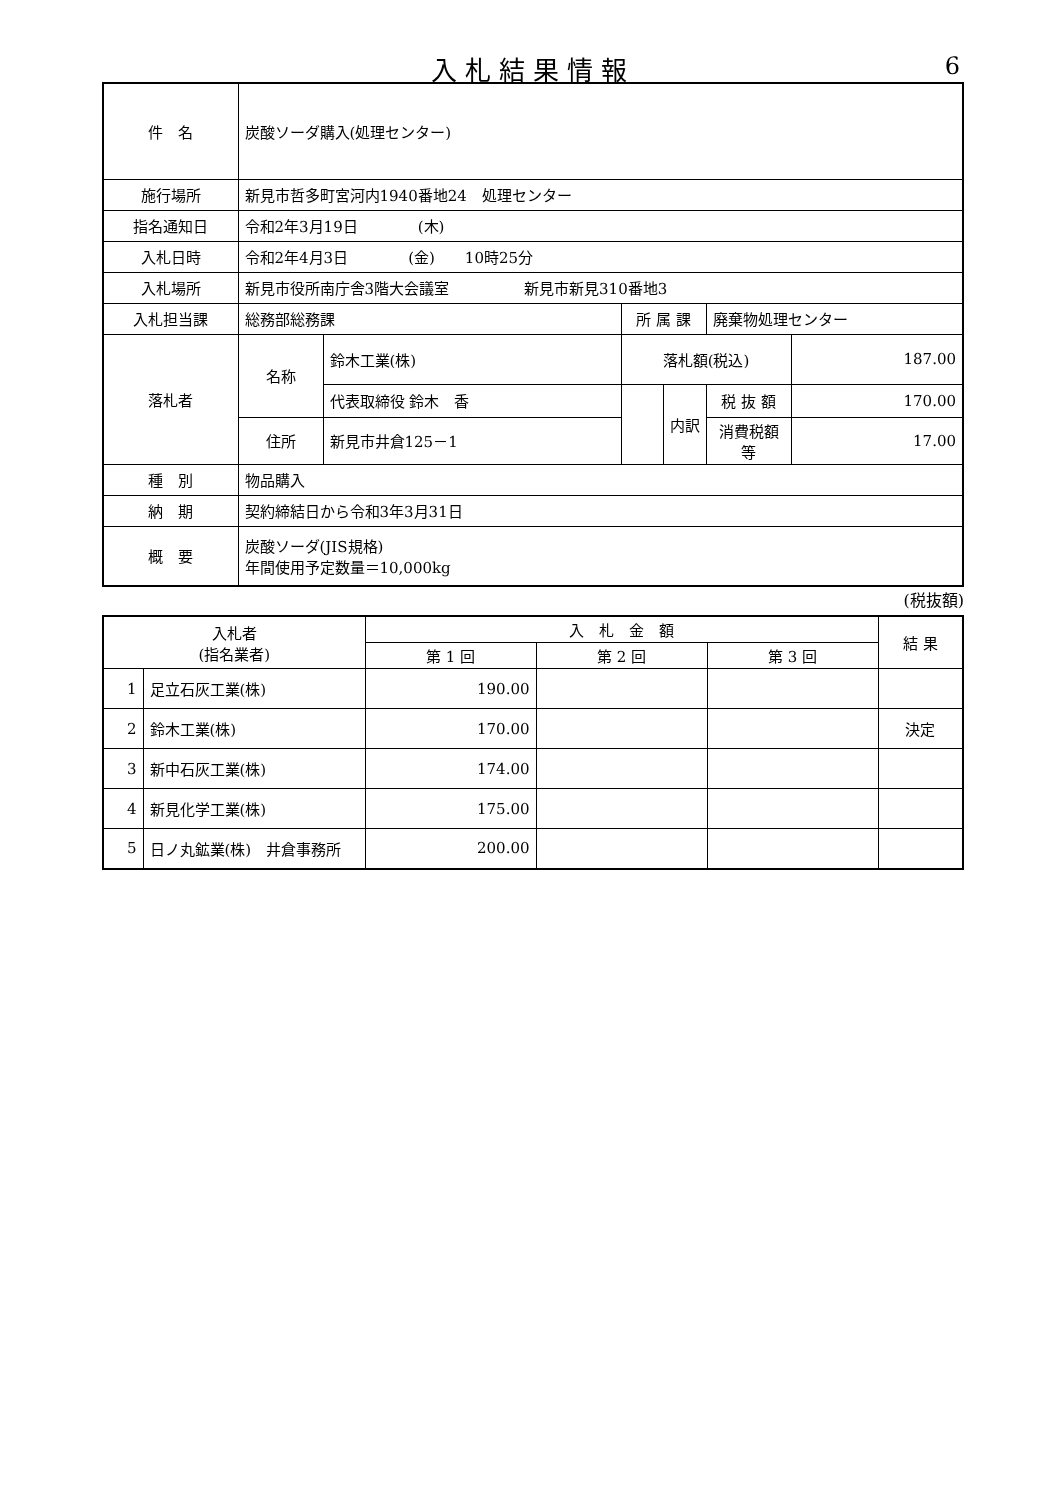入札結果情報
6
| 件 名 | 炭酸ソーダ購入(処理センター) | | | | | |
| 施行場所 | 新見市哲多町宮河内1940番地24 処理センター | | | | | |
| 指名通知日 | 令和2年3月19日 (木) | | | | | |
| 入札日時 | 令和2年4月3日 (金) 10時25分 | | | | | |
| 入札場所 | 新見市役所南庁舎3階大会議室 新見市新見310番地3 | | | | | |
| 入札担当課 | 総務部総務課 | | 所 属 課 | | 廃棄物処理センター | |
| 落札者 | 名称 | 鈴木工業(株) | 落札額(税込) | | | 187.00 |
| | | 代表取締役 鈴木 香 | | 内訳 | 税 抜 額 | 170.00 |
| | 住所 | 新見市井倉125－1 | | | 消費税額等 | 17.00 |
| 種 別 | 物品購入 | | | | | |
| 納 期 | 契約締結日から令和3年3月31日 | | | | | |
| 概 要 | 炭酸ソーダ(JIS規格) 年間使用予定数量＝10,000kg | | | | | |
(税抜額)
| 入札者 (指名業者) | | 入 札 金 額 | | | 結 果 |
| --- | --- | --- | --- | --- | --- |
| | | 第 1 回 | 第 2 回 | 第 3 回 | |
| 1 | 足立石灰工業(株) | 190.00 | | | |
| 2 | 鈴木工業(株) | 170.00 | | | 決定 |
| 3 | 新中石灰工業(株) | 174.00 | | | |
| 4 | 新見化学工業(株) | 175.00 | | | |
| 5 | 日ノ丸鉱業(株) 井倉事務所 | 200.00 | | | |